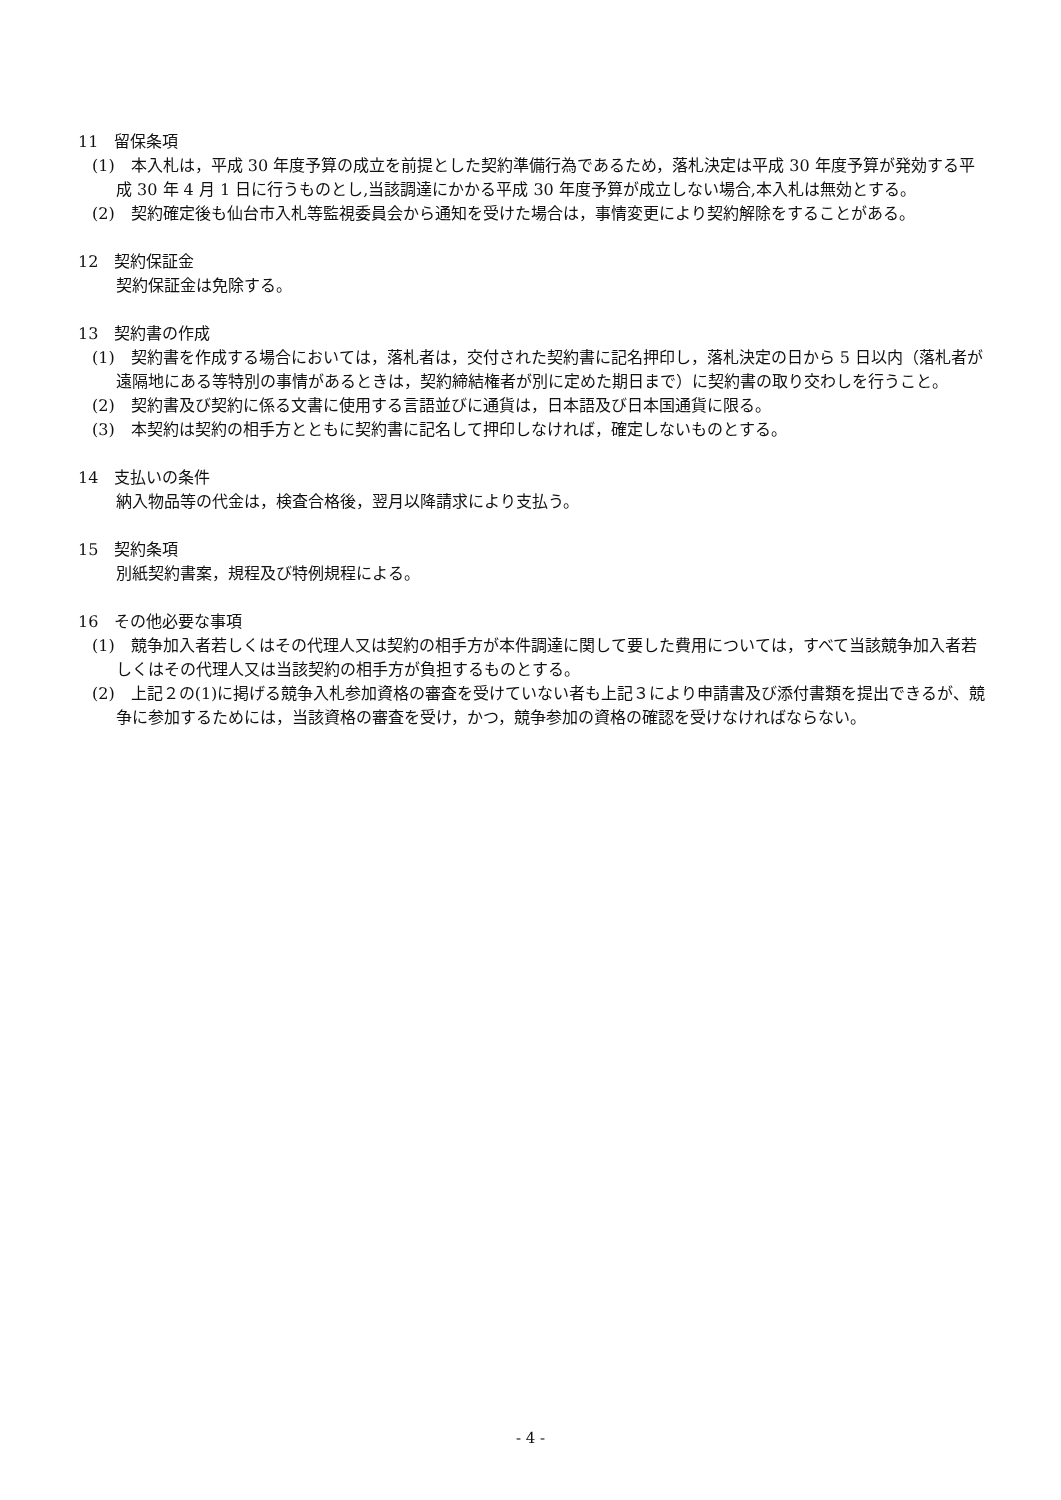11　留保条項
(1)　本入札は，平成 30 年度予算の成立を前提とした契約準備行為であるため，落札決定は平成 30 年度予算が発効する平成 30 年 4 月 1 日に行うものとし,当該調達にかかる平成 30 年度予算が成立しない場合,本入札は無効とする。
(2)　契約確定後も仙台市入札等監視委員会から通知を受けた場合は，事情変更により契約解除をすることがある。
12　契約保証金
契約保証金は免除する。
13　契約書の作成
(1)　契約書を作成する場合においては，落札者は，交付された契約書に記名押印し，落札決定の日から 5 日以内（落札者が遠隔地にある等特別の事情があるときは，契約締結権者が別に定めた期日まで）に契約書の取り交わしを行うこと。
(2)　契約書及び契約に係る文書に使用する言語並びに通貨は，日本語及び日本国通貨に限る。
(3)　本契約は契約の相手方とともに契約書に記名して押印しなければ，確定しないものとする。
14　支払いの条件
納入物品等の代金は，検査合格後，翌月以降請求により支払う。
15　契約条項
別紙契約書案，規程及び特例規程による。
16　その他必要な事項
(1)　競争加入者若しくはその代理人又は契約の相手方が本件調達に関して要した費用については，すべて当該競争加入者若しくはその代理人又は当該契約の相手方が負担するものとする。
(2)　上記２の(1)に掲げる競争入札参加資格の審査を受けていない者も上記３により申請書及び添付書類を提出できるが、競争に参加するためには，当該資格の審査を受け，かつ，競争参加の資格の確認を受けなければならない。
- 4 -